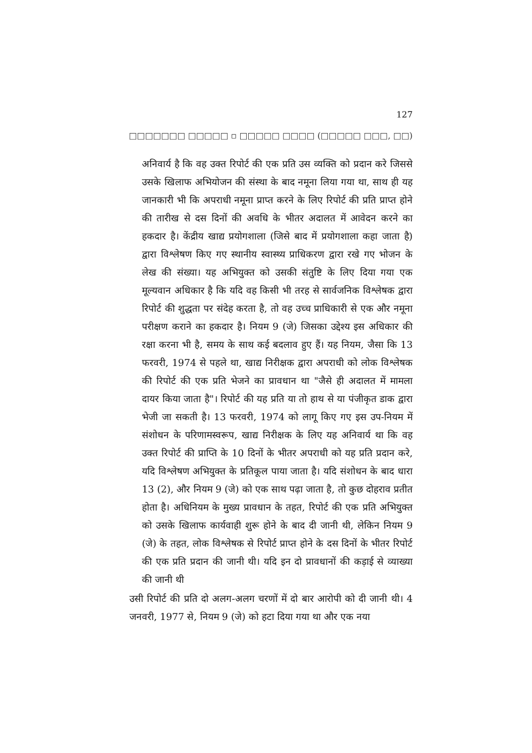127
□□□□□□□ □□□□□ ▫ □□□□□ □□□□ (□□□□□ □□□, □□)
अनिवार्य है कि वह उक्त रिपोर्ट की एक प्रति उस व्यक्ति को प्रदान करे जिससे उसके खिलाफ अभियोजन की संस्था के बाद नमूना लिया गया था, साथ ही यह जानकारी भी कि अपराधी नमूना प्राप्त करने के लिए रिपोर्ट की प्रति प्राप्त होने की तारीख से दस दिनों की अवधि के भीतर अदालत में आवेदन करने का हकदार है। केंद्रीय खाद्य प्रयोगशाला (जिसे बाद में प्रयोगशाला कहा जाता है) द्वारा विश्लेषण किए गए स्थानीय स्वास्थ्य प्राधिकरण द्वारा रखे गए भोजन के लेख की संख्या। यह अभियुक्त को उसकी संतुष्टि के लिए दिया गया एक मूल्यवान अधिकार है कि यदि वह किसी भी तरह से सार्वजनिक विश्लेषक द्वारा रिपोर्ट की शुद्धता पर संदेह करता है, तो वह उच्च प्राधिकारी से एक और नमूना परीक्षण कराने का हकदार है। नियम 9 (जे) जिसका उद्देश्य इस अधिकार की रक्षा करना भी है, समय के साथ कई बदलाव हुए हैं। यह नियम, जैसा कि 13 फरवरी, 1974 से पहले था, खाद्य निरीक्षक द्वारा अपराधी को लोक विश्लेषक की रिपोर्ट की एक प्रति भेजने का प्रावधान था "जैसे ही अदालत में मामला दायर किया जाता है"। रिपोर्ट की यह प्रति या तो हाथ से या पंजीकृत डाक द्वारा भेजी जा सकती है। 13 फरवरी, 1974 को लागू किए गए इस उप-नियम में संशोधन के परिणामस्वरूप, खाद्य निरीक्षक के लिए यह अनिवार्य था कि वह उक्त रिपोर्ट की प्राप्ति के 10 दिनों के भीतर अपराधी को यह प्रति प्रदान करे, यदि विश्लेषण अभियुक्त के प्रतिकूल पाया जाता है। यदि संशोधन के बाद धारा 13 (2), और नियम 9 (जे) को एक साथ पढ़ा जाता है, तो कुछ दोहराव प्रतीत होता है। अधिनियम के मुख्य प्रावधान के तहत, रिपोर्ट की एक प्रति अभियुक्त को उसके खिलाफ कार्यवाही शुरू होने के बाद दी जानी थी, लेकिन नियम 9 (जे) के तहत, लोक विश्लेषक से रिपोर्ट प्राप्त होने के दस दिनों के भीतर रिपोर्ट की एक प्रति प्रदान की जानी थी। यदि इन दो प्रावधानों की कड़ाई से व्याख्या की जानी थी
उसी रिपोर्ट की प्रति दो अलग-अलग चरणों में दो बार आरोपी को दी जानी थी। 4 जनवरी, 1977 से, नियम 9 (जे) को हटा दिया गया था और एक नया